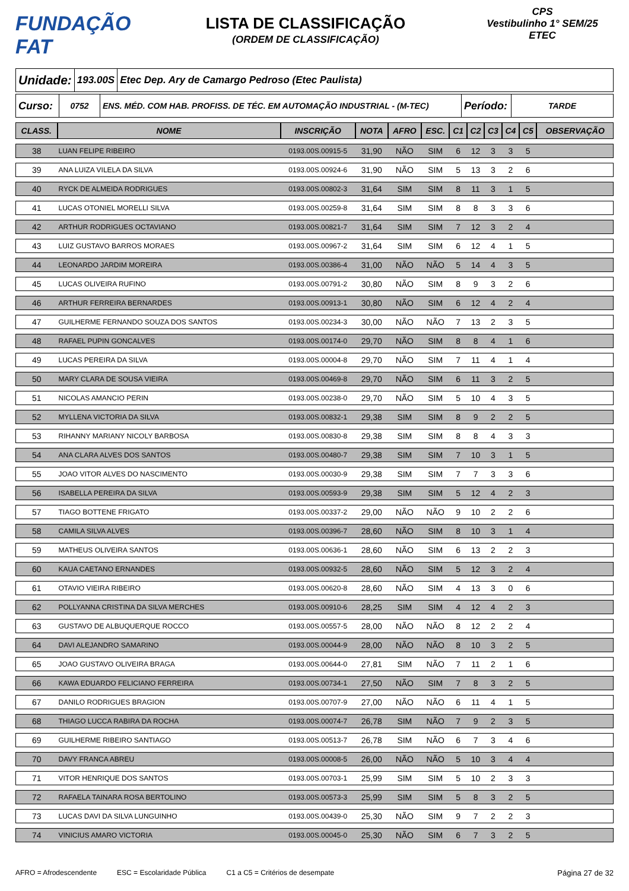FUNDAÇÃO FAT
LISTA DE CLASSIFICAÇÃO
(ORDEM DE CLASSIFICAÇÃO)
CPS
Vestibulinho 1° SEM/25
ETEC
Unidade:
193.00S
Etec Dep. Ary de Camargo Pedroso (Etec Paulista)
Curso:
0752 ENS. MÉD. COM HAB. PROFISS. DE TÉC. EM AUTOMAÇÃO INDUSTRIAL - (M-TEC)
Período:
TARDE
| CLASS. | NOME | INSCRIÇÃO | NOTA | AFRO | ESC. | C1 | C2 | C3 | C4 | C5 | OBSERVAÇÃO |
| --- | --- | --- | --- | --- | --- | --- | --- | --- | --- | --- | --- |
| 38 | LUAN FELIPE RIBEIRO | 0193.00S.00915-5 | 31,90 | NÃO | SIM | 6 | 12 | 3 | 3 | 5 | |
| 39 | ANA LUIZA VILELA DA SILVA | 0193.00S.00924-6 | 31,90 | NÃO | SIM | 5 | 13 | 3 | 2 | 6 | |
| 40 | RYCK DE ALMEIDA RODRIGUES | 0193.00S.00802-3 | 31,64 | SIM | SIM | 8 | 11 | 3 | 1 | 5 | |
| 41 | LUCAS OTONIEL MORELLI SILVA | 0193.00S.00259-8 | 31,64 | SIM | SIM | 8 | 8 | 3 | 3 | 6 | |
| 42 | ARTHUR RODRIGUES OCTAVIANO | 0193.00S.00821-7 | 31,64 | SIM | SIM | 7 | 12 | 3 | 2 | 4 | |
| 43 | LUIZ GUSTAVO BARROS MORAES | 0193.00S.00967-2 | 31,64 | SIM | SIM | 6 | 12 | 4 | 1 | 5 | |
| 44 | LEONARDO JARDIM MOREIRA | 0193.00S.00386-4 | 31,00 | NÃO | NÃO | 5 | 14 | 4 | 3 | 5 | |
| 45 | LUCAS OLIVEIRA RUFINO | 0193.00S.00791-2 | 30,80 | NÃO | SIM | 8 | 9 | 3 | 2 | 6 | |
| 46 | ARTHUR FERREIRA BERNARDES | 0193.00S.00913-1 | 30,80 | NÃO | SIM | 6 | 12 | 4 | 2 | 4 | |
| 47 | GUILHERME FERNANDO SOUZA DOS SANTOS | 0193.00S.00234-3 | 30,00 | NÃO | NÃO | 7 | 13 | 2 | 3 | 5 | |
| 48 | RAFAEL PUPIN GONCALVES | 0193.00S.00174-0 | 29,70 | NÃO | SIM | 8 | 8 | 4 | 1 | 6 | |
| 49 | LUCAS PEREIRA DA SILVA | 0193.00S.00004-8 | 29,70 | NÃO | SIM | 7 | 11 | 4 | 1 | 4 | |
| 50 | MARY CLARA DE SOUSA VIEIRA | 0193.00S.00469-8 | 29,70 | NÃO | SIM | 6 | 11 | 3 | 2 | 5 | |
| 51 | NICOLAS AMANCIO PERIN | 0193.00S.00238-0 | 29,70 | NÃO | SIM | 5 | 10 | 4 | 3 | 5 | |
| 52 | MYLLENA VICTORIA DA SILVA | 0193.00S.00832-1 | 29,38 | SIM | SIM | 8 | 9 | 2 | 2 | 5 | |
| 53 | RIHANNY MARIANY NICOLY BARBOSA | 0193.00S.00830-8 | 29,38 | SIM | SIM | 8 | 8 | 4 | 3 | 3 | |
| 54 | ANA CLARA ALVES DOS SANTOS | 0193.00S.00480-7 | 29,38 | SIM | SIM | 7 | 10 | 3 | 1 | 5 | |
| 55 | JOAO VITOR ALVES DO NASCIMENTO | 0193.00S.00030-9 | 29,38 | SIM | SIM | 7 | 7 | 3 | 3 | 6 | |
| 56 | ISABELLA PEREIRA DA SILVA | 0193.00S.00593-9 | 29,38 | SIM | SIM | 5 | 12 | 4 | 2 | 3 | |
| 57 | TIAGO BOTTENE FRIGATO | 0193.00S.00337-2 | 29,00 | NÃO | NÃO | 9 | 10 | 2 | 2 | 6 | |
| 58 | CAMILA SILVA ALVES | 0193.00S.00396-7 | 28,60 | NÃO | SIM | 8 | 10 | 3 | 1 | 4 | |
| 59 | MATHEUS OLIVEIRA SANTOS | 0193.00S.00636-1 | 28,60 | NÃO | SIM | 6 | 13 | 2 | 2 | 3 | |
| 60 | KAUA CAETANO ERNANDES | 0193.00S.00932-5 | 28,60 | NÃO | SIM | 5 | 12 | 3 | 2 | 4 | |
| 61 | OTAVIO VIEIRA RIBEIRO | 0193.00S.00620-8 | 28,60 | NÃO | SIM | 4 | 13 | 3 | 0 | 6 | |
| 62 | POLLYANNA CRISTINA DA SILVA MERCHES | 0193.00S.00910-6 | 28,25 | SIM | SIM | 4 | 12 | 4 | 2 | 3 | |
| 63 | GUSTAVO DE ALBUQUERQUE ROCCO | 0193.00S.00557-5 | 28,00 | NÃO | NÃO | 8 | 12 | 2 | 2 | 4 | |
| 64 | DAVI ALEJANDRO SAMARINO | 0193.00S.00044-9 | 28,00 | NÃO | NÃO | 8 | 10 | 3 | 2 | 5 | |
| 65 | JOAO GUSTAVO OLIVEIRA BRAGA | 0193.00S.00644-0 | 27,81 | SIM | NÃO | 7 | 11 | 2 | 1 | 6 | |
| 66 | KAWA EDUARDO FELICIANO FERREIRA | 0193.00S.00734-1 | 27,50 | NÃO | SIM | 7 | 8 | 3 | 2 | 5 | |
| 67 | DANILO RODRIGUES BRAGION | 0193.00S.00707-9 | 27,00 | NÃO | NÃO | 6 | 11 | 4 | 1 | 5 | |
| 68 | THIAGO LUCCA RABIRA DA ROCHA | 0193.00S.00074-7 | 26,78 | SIM | NÃO | 7 | 9 | 2 | 3 | 5 | |
| 69 | GUILHERME RIBEIRO SANTIAGO | 0193.00S.00513-7 | 26,78 | SIM | NÃO | 6 | 7 | 3 | 4 | 6 | |
| 70 | DAVY FRANCA ABREU | 0193.00S.00008-5 | 26,00 | NÃO | NÃO | 5 | 10 | 3 | 4 | 4 | |
| 71 | VITOR HENRIQUE DOS SANTOS | 0193.00S.00703-1 | 25,99 | SIM | SIM | 5 | 10 | 2 | 3 | 3 | |
| 72 | RAFAELA TAINARA ROSA BERTOLINO | 0193.00S.00573-3 | 25,99 | SIM | SIM | 5 | 8 | 3 | 2 | 5 | |
| 73 | LUCAS DAVI DA SILVA LUNGUINHO | 0193.00S.00439-0 | 25,30 | NÃO | SIM | 9 | 7 | 2 | 2 | 3 | |
| 74 | VINICIUS AMARO VICTORIA | 0193.00S.00045-0 | 25,30 | NÃO | SIM | 6 | 7 | 3 | 2 | 5 | |
AFRO = Afrodescendente ESC = Escolaridade Pública C1 a C5 = Critérios de desempate Página 27 de 32